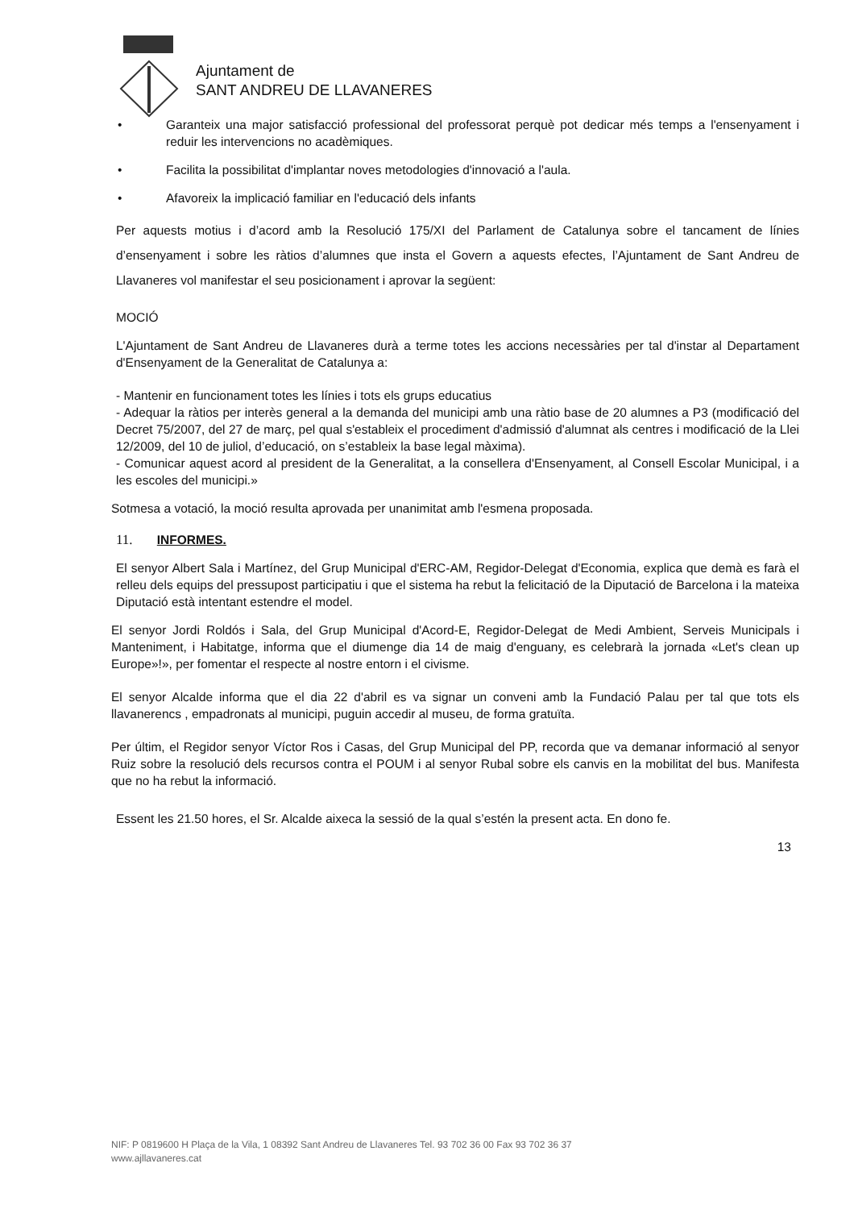Ajuntament de
SANT ANDREU DE LLAVANERES
• Garanteix una major satisfacció professional del professorat perquè pot dedicar més temps a l'ensenyament i reduir les intervencions no acadèmiques.
• Facilita la possibilitat d'implantar noves metodologies d'innovació a l'aula.
• Afavoreix la implicació familiar en l'educació dels infants
Per aquests motius i d’acord amb la Resolució 175/XI del Parlament de Catalunya sobre el tancament de línies d’ensenyament i sobre les ràtios d’alumnes que insta el Govern a aquests efectes, l’Ajuntament de Sant Andreu de Llavaneres vol manifestar el seu posicionament i aprovar la següent:
MOCIÓ
L'Ajuntament de Sant Andreu de Llavaneres durà a terme totes les accions necessàries per tal d'instar al Departament d'Ensenyament de la Generalitat de Catalunya a:
- Mantenir en funcionament totes les línies i tots els grups educatius
- Adequar la ràtios per interès general a la demanda del municipi amb una ràtio base de 20 alumnes a P3 (modificació del Decret 75/2007, del 27 de març, pel qual s'estableix el procediment d'admissió d'alumnat als centres i modificació de la Llei 12/2009, del 10 de juliol, d’educació, on s’estableix la base legal màxima).
- Comunicar aquest acord al president de la Generalitat, a la consellera d'Ensenyament, al Consell Escolar Municipal, i a les escoles del municipi.»
Sotmesa a votació, la moció resulta aprovada per unanimitat amb l'esmena proposada.
11. INFORMES.
El senyor Albert Sala i Martínez, del Grup Municipal d'ERC-AM, Regidor-Delegat d'Economia, explica que demà es farà el relleu dels equips del pressupost participatiu i que el sistema ha rebut la felicitació de la Diputació de Barcelona i la mateixa Diputació està intentant estendre el model.
El senyor Jordi Roldós i Sala, del Grup Municipal d'Acord-E, Regidor-Delegat de Medi Ambient, Serveis Municipals i Manteniment, i Habitatge, informa que el diumenge dia 14 de maig d'enguany, es celebrarà la jornada «Let's clean up Europe»!», per fomentar el respecte al nostre entorn i el civisme.
El senyor Alcalde informa que el dia 22 d'abril es va signar un conveni amb la Fundació Palau per tal que tots els llavanerencs , empadronats al municipi, puguin accedir al museu, de forma gratuïta.
Per últim, el Regidor senyor Víctor Ros i Casas, del Grup Municipal del PP, recorda que va demanar informació al senyor Ruiz sobre la resolució dels recursos contra el POUM i al senyor Rubal sobre els canvis en la mobilitat del bus. Manifesta que no ha rebut la informació.
Essent les 21.50 hores, el Sr. Alcalde aixeca la sessió de la qual s’estén la present acta. En dono fe.
13
NIF: P 0819600 H Plaça de la Vila, 1 08392 Sant Andreu de Llavaneres Tel. 93 702 36 00 Fax 93 702 36 37
www.ajllavaneres.cat